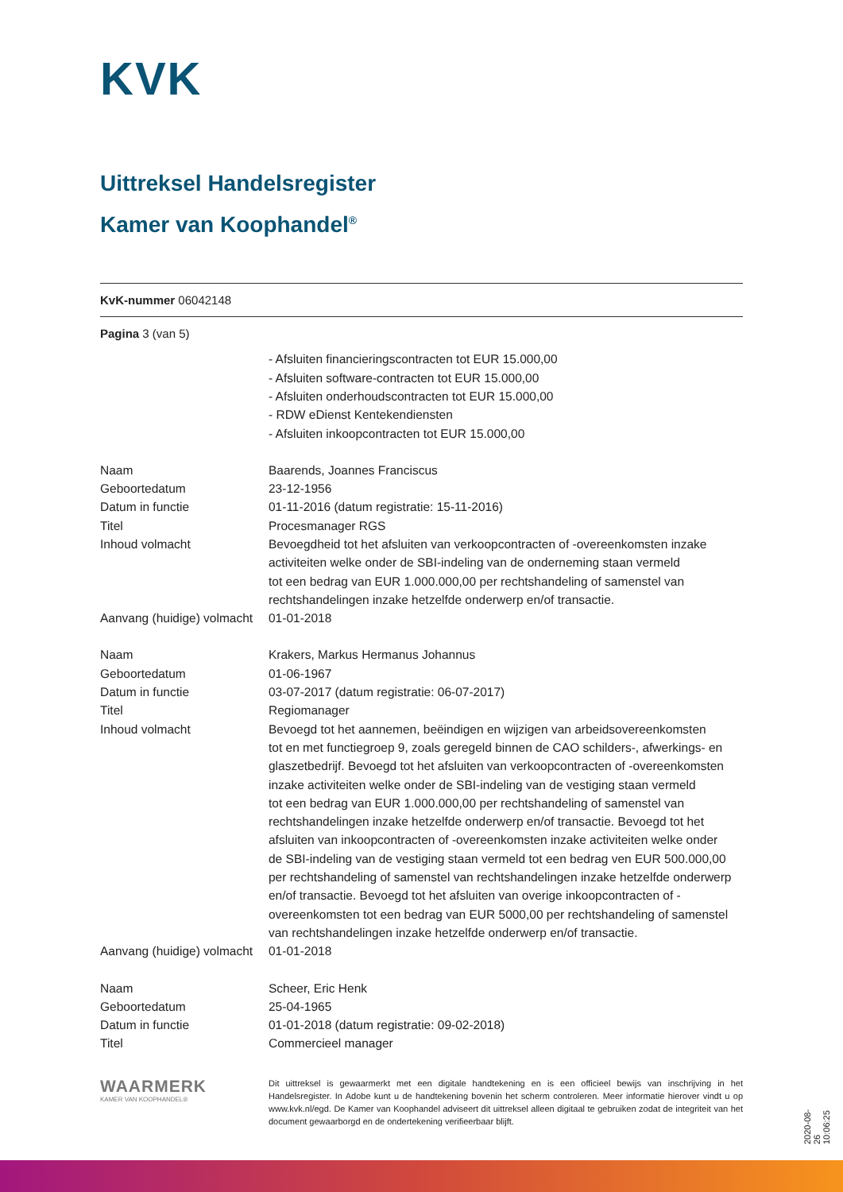KVK
Uittreksel Handelsregister
Kamer van Koophandel<sup>®</sup>
KvK-nummer 06042148
Pagina 3 (van 5)
| | - Afsluiten financieringscontracten tot EUR 15.000,00 - Afsluiten software-contracten tot EUR 15.000,00 - Afsluiten onderhoudscontracten tot EUR 15.000,00 - RDW eDienst Kentekendiensten - Afsluiten inkoopcontracten tot EUR 15.000,00 |
| Naam | Baarends, Joannes Franciscus |
| Geboortedatum | 23-12-1956 |
| Datum in functie | 01-11-2016 (datum registratie: 15-11-2016) |
| Titel | Procesmanager RGS |
| Inhoud volmacht | Bevoegdheid tot het afsluiten van verkoopcontracten of -overeenkomsten inzake activiteiten welke onder de SBI-indeling van de onderneming staan vermeld tot een bedrag van EUR 1.000.000,00 per rechtshandeling of samenstel van rechtshandelingen inzake hetzelfde onderwerp en/of transactie. |
| Aanvang (huidige) volmacht | 01-01-2018 |
| Naam | Krakers, Markus Hermanus Johannus |
| Geboortedatum | 01-06-1967 |
| Datum in functie | 03-07-2017 (datum registratie: 06-07-2017) |
| Titel | Regiomanager |
| Inhoud volmacht | Bevoegd tot het aannemen, beëindigen en wijzigen van arbeidsovereenkomsten tot en met functiegroep 9, zoals geregeld binnen de CAO schilders-, afwerkings- en glaszetbedrijf. Bevoegd tot het afsluiten van verkoopcontracten of -overeenkomsten inzake activiteiten welke onder de SBI-indeling van de vestiging staan vermeld tot een bedrag van EUR 1.000.000,00 per rechtshandeling of samenstel van rechtshandelingen inzake hetzelfde onderwerp en/of transactie. Bevoegd tot het afsluiten van inkoopcontracten of -overeenkomsten inzake activiteiten welke onder de SBI-indeling van de vestiging staan vermeld tot een bedrag ven EUR 500.000,00 per rechtshandeling of samenstel van rechtshandelingen inzake hetzelfde onderwerp en/of transactie. Bevoegd tot het afsluiten van overige inkoopcontracten of - overeenkomsten tot een bedrag van EUR 5000,00 per rechtshandeling of samenstel van rechtshandelingen inzake hetzelfde onderwerp en/of transactie. |
| Aanvang (huidige) volmacht | 01-01-2018 |
| Naam | Scheer, Eric Henk |
| Geboortedatum | 25-04-1965 |
| Datum in functie | 01-01-2018 (datum registratie: 09-02-2018) |
| Titel | Commercieel manager |
WAARMERK
KAMER VAN KOOPHANDEL®
Dit uittreksel is gewaarmerkt met een digitale handtekening en is een officieel bewijs van inschrijving in het Handelsregister. In Adobe kunt u de handtekening bovenin het scherm controleren. Meer informatie hierover vindt u op www.kvk.nl/egd. De Kamer van Koophandel adviseert dit uittreksel alleen digitaal te gebruiken zodat de integriteit van het document gewaarborgd en de ondertekening verifieerbaar blijft.
2020-08-26 10:06:25